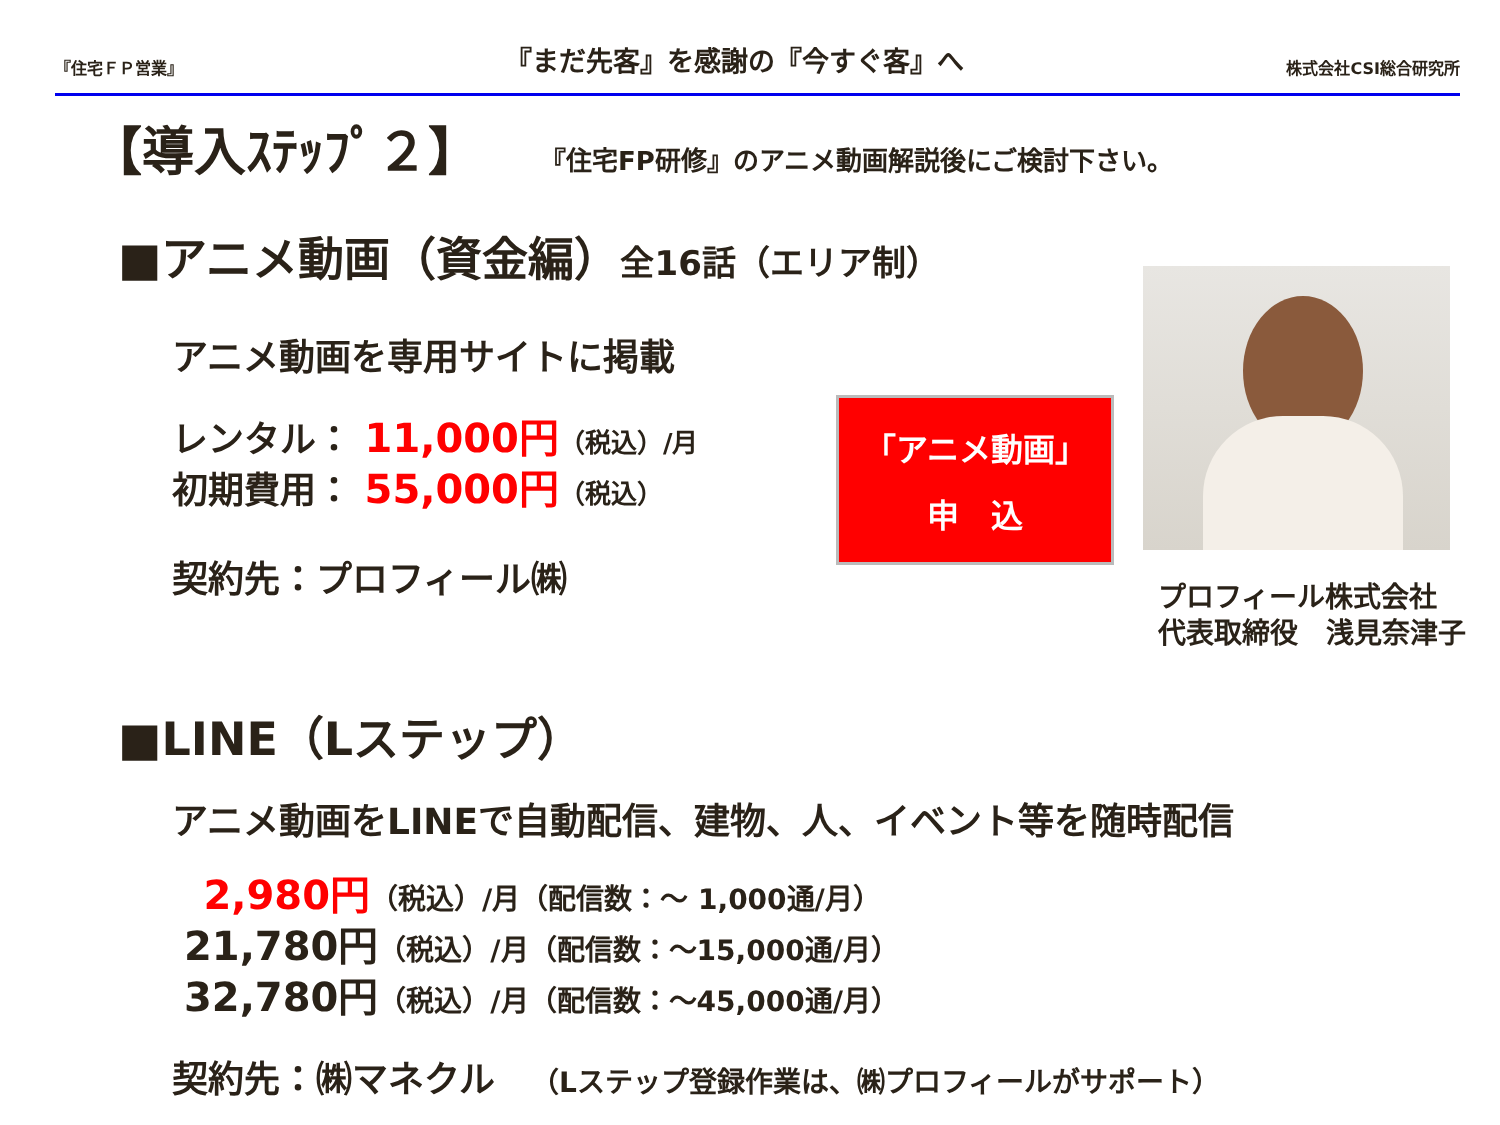『住宅ＦＰ営業』
『まだ先客』を感謝の『今すぐ客』へ
株式会社CSI総合研究所
【導入ｽﾃｯﾌﾟ２】 『住宅FP研修』のアニメ動画解説後にご検討下さい。
■アニメ動画（資金編）全16話（エリア制）
アニメ動画を専用サイトに掲載
レンタル： 11,000円（税込）/月
初期費用： 55,000円（税込）
契約先：プロフィール㈱
「アニメ動画」
申　込
プロフィール株式会社
代表取締役　浅見奈津子
■LINE（Lステップ）
アニメ動画をLINEで自動配信、建物、人、イベント等を随時配信
2,980円（税込）/月（配信数：～ 1,000通/月）
21,780円（税込）/月（配信数：～15,000通/月）
32,780円（税込）/月（配信数：～45,000通/月）
契約先：㈱マネクル　（Lステップ登録作業は、㈱プロフィールがサポート）